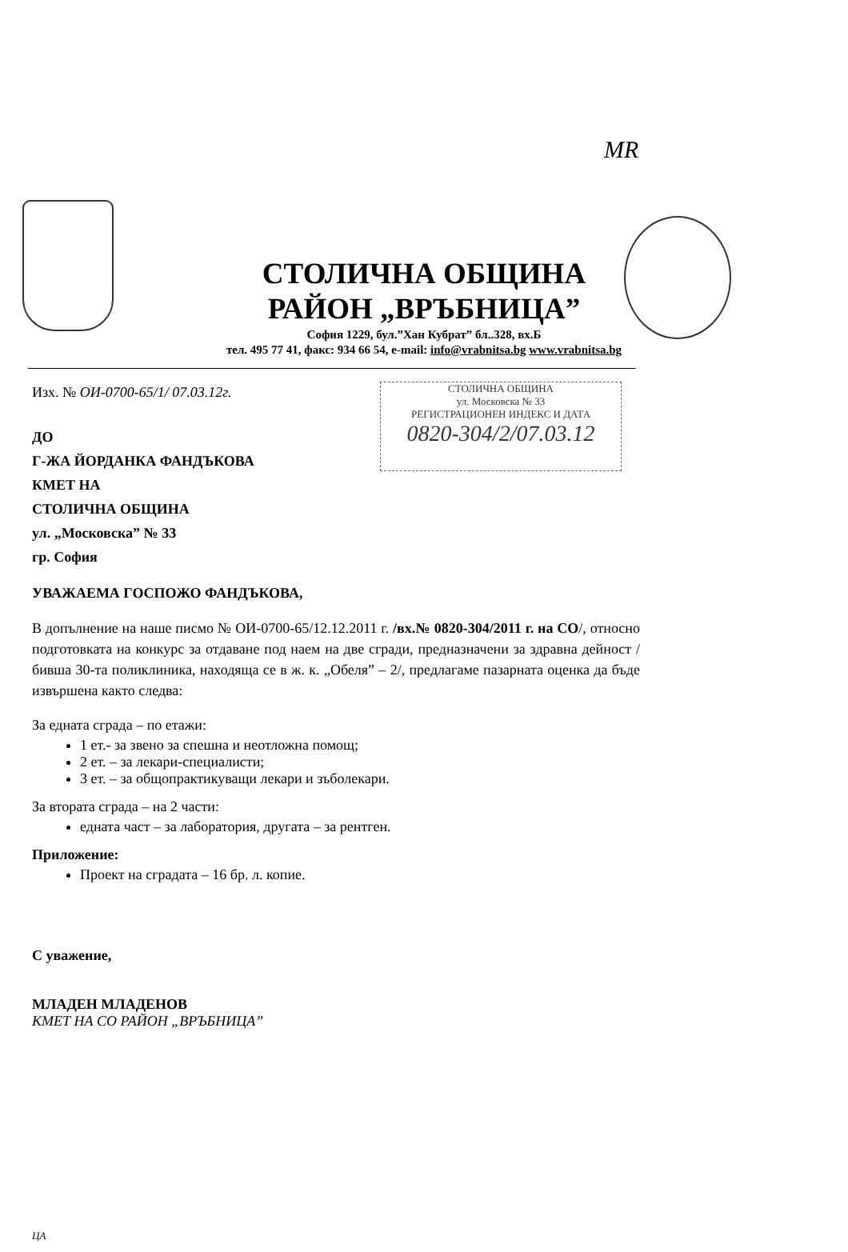MR
СТОЛИЧНА ОБЩИНА
РАЙОН „ВРЪБНИЦА”
София 1229, бул.”Хан Кубрат” бл..328, вх.Б
тел. 495 77 41, факс: 934 66 54, e-mail: info@vrabnitsa.bg www.vrabnitsa.bg
СТОЛИЧНА ОБЩИНА
ул. Московска № 33
РЕГИСТРАЦИОНЕН ИНДЕКС И ДАТА
0820-304/2/07.03.12
Изх. № ОИ-0700-65/1/ 07.03.12г.
ДО
Г-ЖА ЙОРДАНКА ФАНДЪКОВА
КМЕТ НА
СТОЛИЧНА ОБЩИНА
ул. „Московска” № 33
гр. София
УВАЖАЕМА ГОСПОЖО ФАНДЪКОВА,
В допълнение на наше писмо № ОИ-0700-65/12.12.2011 г. /вх.№ 0820-304/2011 г. на СО/, относно подготовката на конкурс за отдаване под наем на две сгради, предназначени за здравна дейност /бивша 30-та поликлиника, находяща се в ж. к. „Обеля” – 2/, предлагаме пазарната оценка да бъде извършена както следва:
За едната сграда – по етажи:
1 ет.- за звено за спешна и неотложна помощ;
2 ет. – за лекари-специалисти;
3 ет. – за общопрактикуващи лекари и зъболекари.
За втората сграда – на 2 части:
едната част – за лаборатория, другата – за рентген.
Приложение:
Проект на сградата – 16 бр. л. копие.
С уважение,
МЛАДЕН МЛАДЕНОВ
КМЕТ НА СО РАЙОН „ВРЪБНИЦА”
ЦА